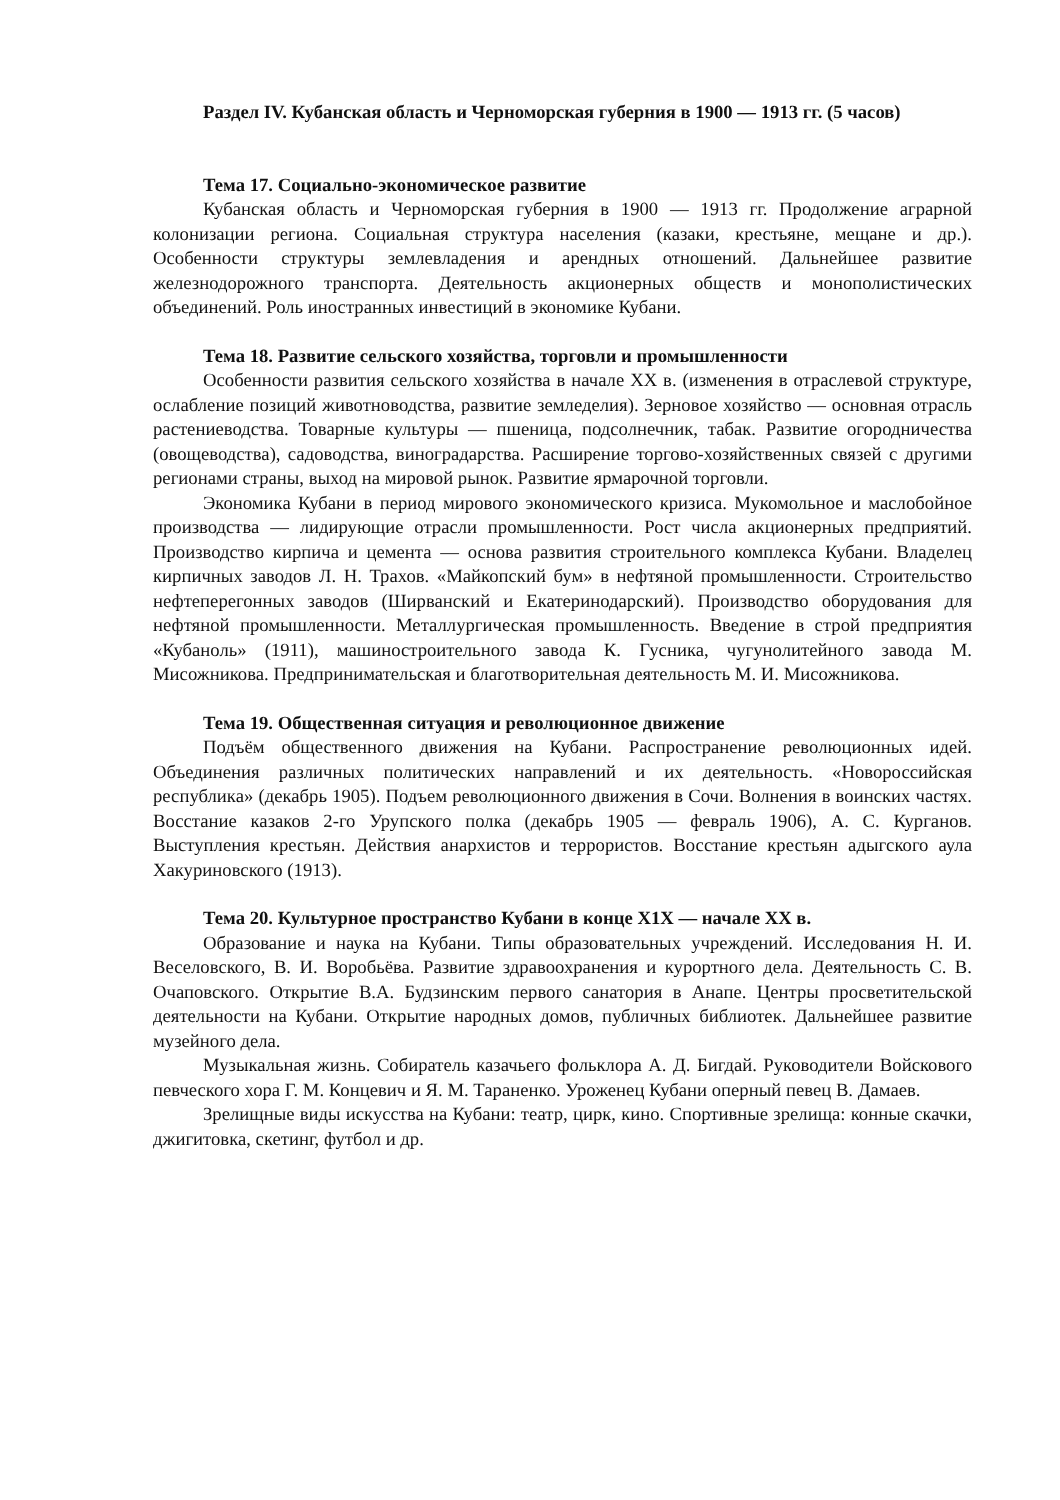Раздел IV. Кубанская область и Черноморская губерния в 1900 — 1913 гг. (5 часов)
Тема 17. Социально-экономическое развитие
Кубанская область и Черноморская губерния в 1900 — 1913 гг. Продолжение аграрной колонизации региона. Социальная структура населения (казаки, крестьяне, мещане и др.). Особенности структуры землевладения и арендных отношений. Дальнейшее развитие железнодорожного транспорта. Деятельность акционерных обществ и монополистических объединений. Роль иностранных инвестиций в экономике Кубани.
Тема 18. Развитие сельского хозяйства, торговли и промышленности
Особенности развития сельского хозяйства в начале XX в. (изменения в отраслевой структуре, ослабление позиций животноводства, развитие земледелия). Зерновое хозяйство — основная отрасль растениеводства. Товарные культуры — пшеница, подсолнечник, табак. Развитие огородничества (овощеводства), садоводства, виноградарства. Расширение торгово-хозяйственных связей с другими регионами страны, выход на мировой рынок. Развитие ярмарочной торговли.
Экономика Кубани в период мирового экономического кризиса. Мукомольное и маслобойное производства — лидирующие отрасли промышленности. Рост числа акционерных предприятий. Производство кирпича и цемента — основа развития строительного комплекса Кубани. Владелец кирпичных заводов Л. Н. Трахов. «Майкопский бум» в нефтяной промышленности. Строительство нефтеперегонных заводов (Ширванский и Екатеринодарский). Производство оборудования для нефтяной промышленности. Металлургическая промышленность. Введение в строй предприятия «Кубаноль» (1911), машиностроительного завода К. Гусника, чугунолитейного завода М. Мисожникова. Предпринимательская и благотворительная деятельность М. И. Мисожникова.
Тема 19. Общественная ситуация и революционное движение
Подъём общественного движения на Кубани. Распространение революционных идей. Объединения различных политических направлений и их деятельность. «Новороссийская республика» (декабрь 1905). Подъем революционного движения в Сочи. Волнения в воинских частях. Восстание казаков 2-го Урупского полка (декабрь 1905 — февраль 1906), А. С. Курганов. Выступления крестьян. Действия анархистов и террористов. Восстание крестьян адыгского аула Хакуриновского (1913).
Тема 20. Культурное пространство Кубани в конце X1X — начале XX в.
Образование и наука на Кубани. Типы образовательных учреждений. Исследования Н. И. Веселовского, В. И. Воробьёва. Развитие здравоохранения и курортного дела. Деятельность С. В. Очаповского. Открытие В.А. Будзинским первого санатория в Анапе. Центры просветительской деятельности на Кубани. Открытие народных домов, публичных библиотек. Дальнейшее развитие музейного дела.
Музыкальная жизнь. Собиратель казачьего фольклора А. Д. Бигдай. Руководители Войскового певческого хора Г. М. Концевич и Я. М. Тараненко. Уроженец Кубани оперный певец В. Дамаев.
Зрелищные виды искусства на Кубани: театр, цирк, кино. Спортивные зрелища: конные скачки, джигитовка, скетинг, футбол и др.